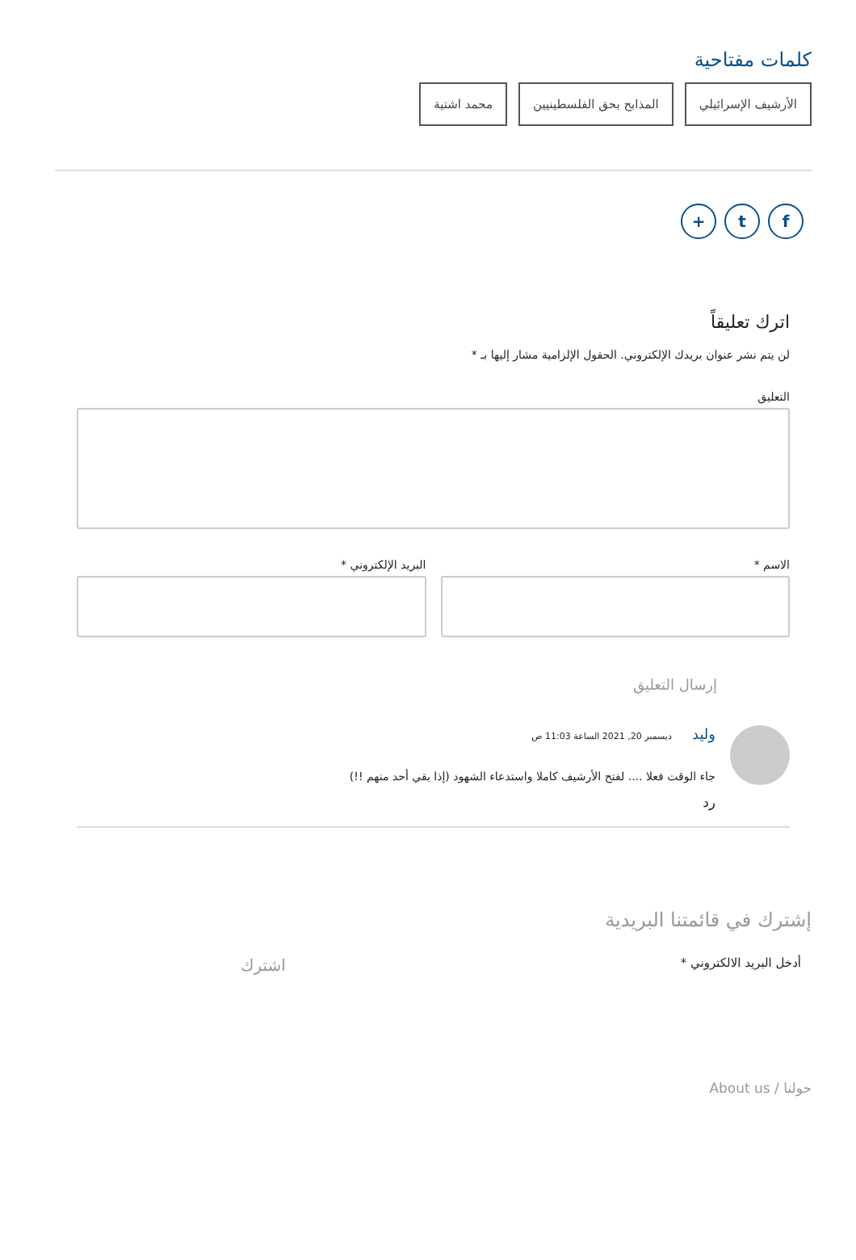كلمات مفتاحية
الأرشيف الإسرائيلي المذابح بحق الفلسطينيين محمد اشتية
ft +
اترك تعليقاً
لن يتم نشر عنوان بريدك الإلكتروني. الحقول الإلزامية مشار إليها بـ *
التعليق
الاسم * البريد الإلكتروني *
إرسال التعليق
وليد ديسمبر 20, 2021 الساعة 11:03 ص
جاء الوقت فعلا .... لفتح الأرشيف كاملا واستدعاء الشهود (إذا بقي أحد منهم !!)
رد
إشترك في قائمتنا البريدية
أدخل البريد الالكتروني * اشترك
حولنا / About us